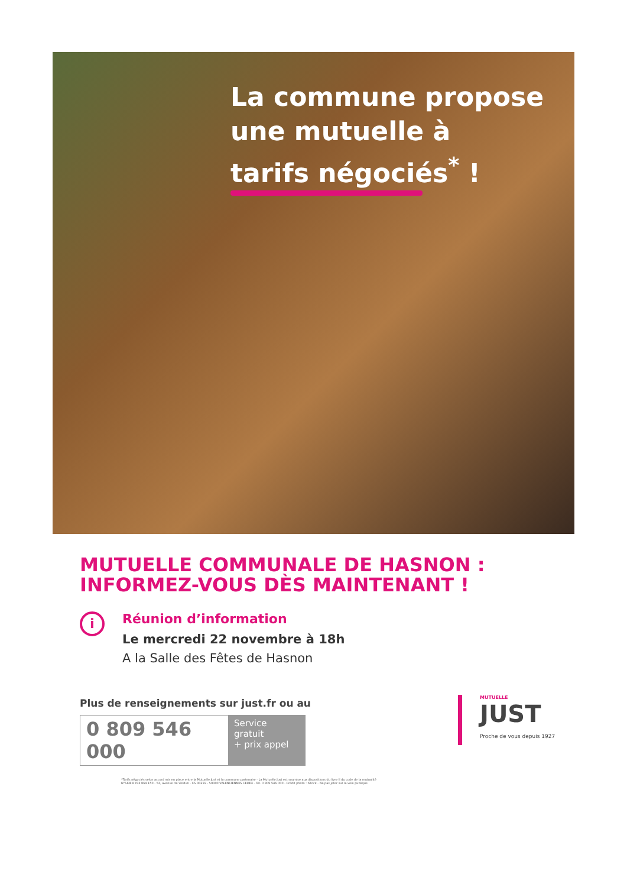La commune propose
une mutuelle à
tarifs négociés<sup>*</sup> !
MUTUELLE COMMUNALE DE HASNON :
INFORMEZ-VOUS DÈS MAINTENANT !
i
Réunion d’information
Le mercredi 22 novembre à 18h
A la Salle des Fêtes de Hasnon
Plus de renseignements sur just.fr ou au
0 809 546 000
Service gratuit
+ prix appel
*Tarifs négociés selon accord mis en place entre la Mutuelle Just et la commune partenaire - La Mutuelle Just est soumise aux dispositions du livre II du code de la mutualité
N°SIREN 783 864 150 - 53, avenue de Verdun - CS 30259 - 59300 VALENCIENNES CEDEX - Tél. 0 809 546 000 - Crédit photo : iStock - Ne pas jeter sur la voie publique
MUTUELLE
JUST
Proche de vous depuis 1927